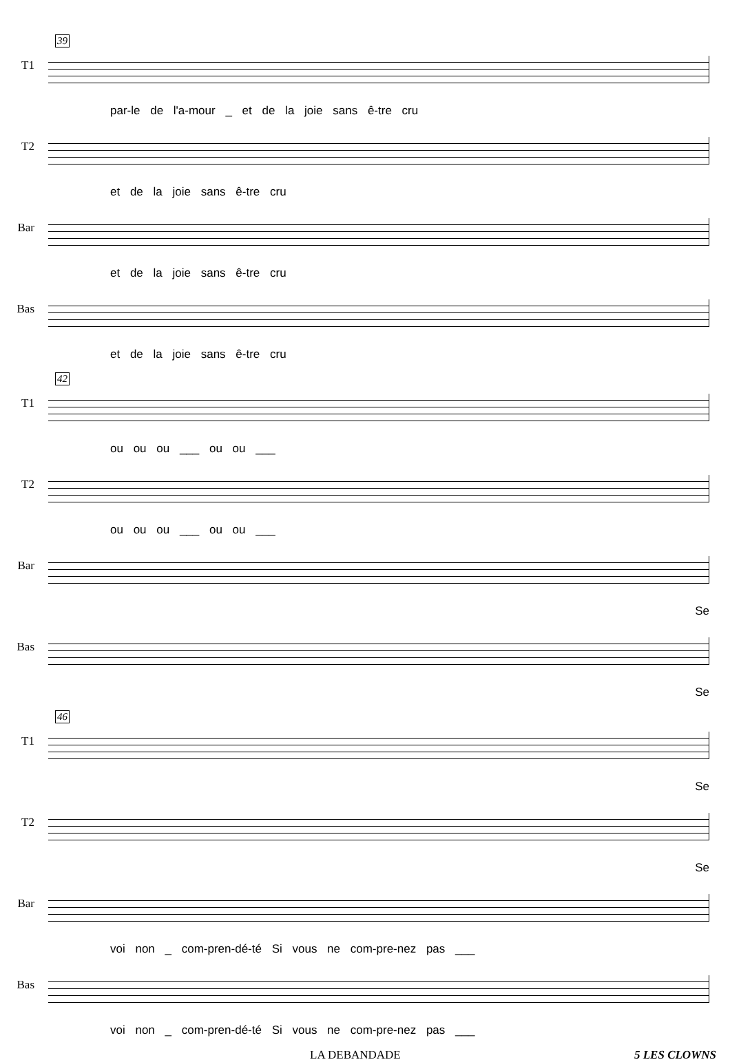39
T1
par-le de l'a-mour _ et de la joie sans ê-tre cru
T2
et de la joie sans ê-tre cru
Bar
et de la joie sans ê-tre cru
Bas
et de la joie sans ê-tre cru
42
T1
ou ou ou ___ ou ou ___
T2
ou ou ou ___ ou ou ___
Bar
Se
Bas
Se
46
T1
Se
T2
Se
Bar
voi non _ com-pren-dé-té Si vous ne com-pre-nez pas ___
Bas
voi non _ com-pren-dé-té Si vous ne com-pre-nez pas ___
LA DEBANDADE 5 LES CLOWNS